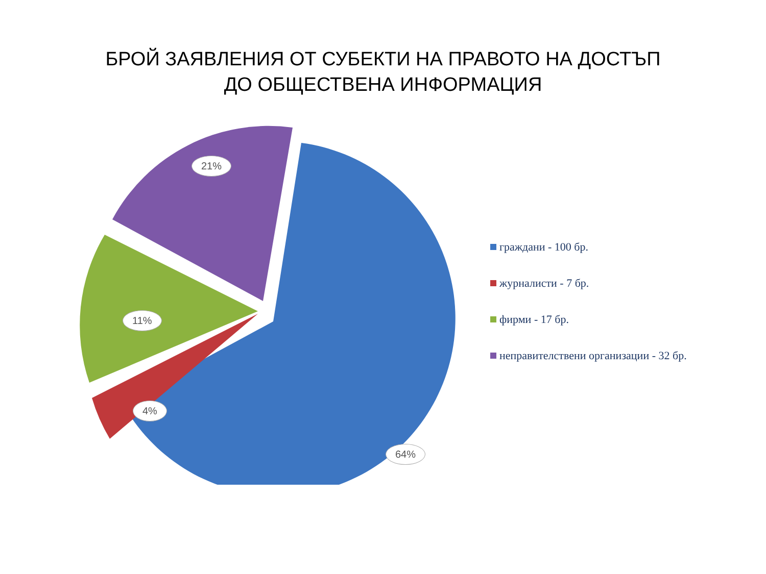БРОЙ ЗАЯВЛЕНИЯ ОТ СУБЕКТИ НА ПРАВОТО НА ДОСТЪП
ДО ОБЩЕСТВЕНА ИНФОРМАЦИЯ
21%
11%
4%
64%
граждани - 100 бр.
журналисти - 7 бр.
фирми - 17 бр.
неправителствени организации - 32 бр.